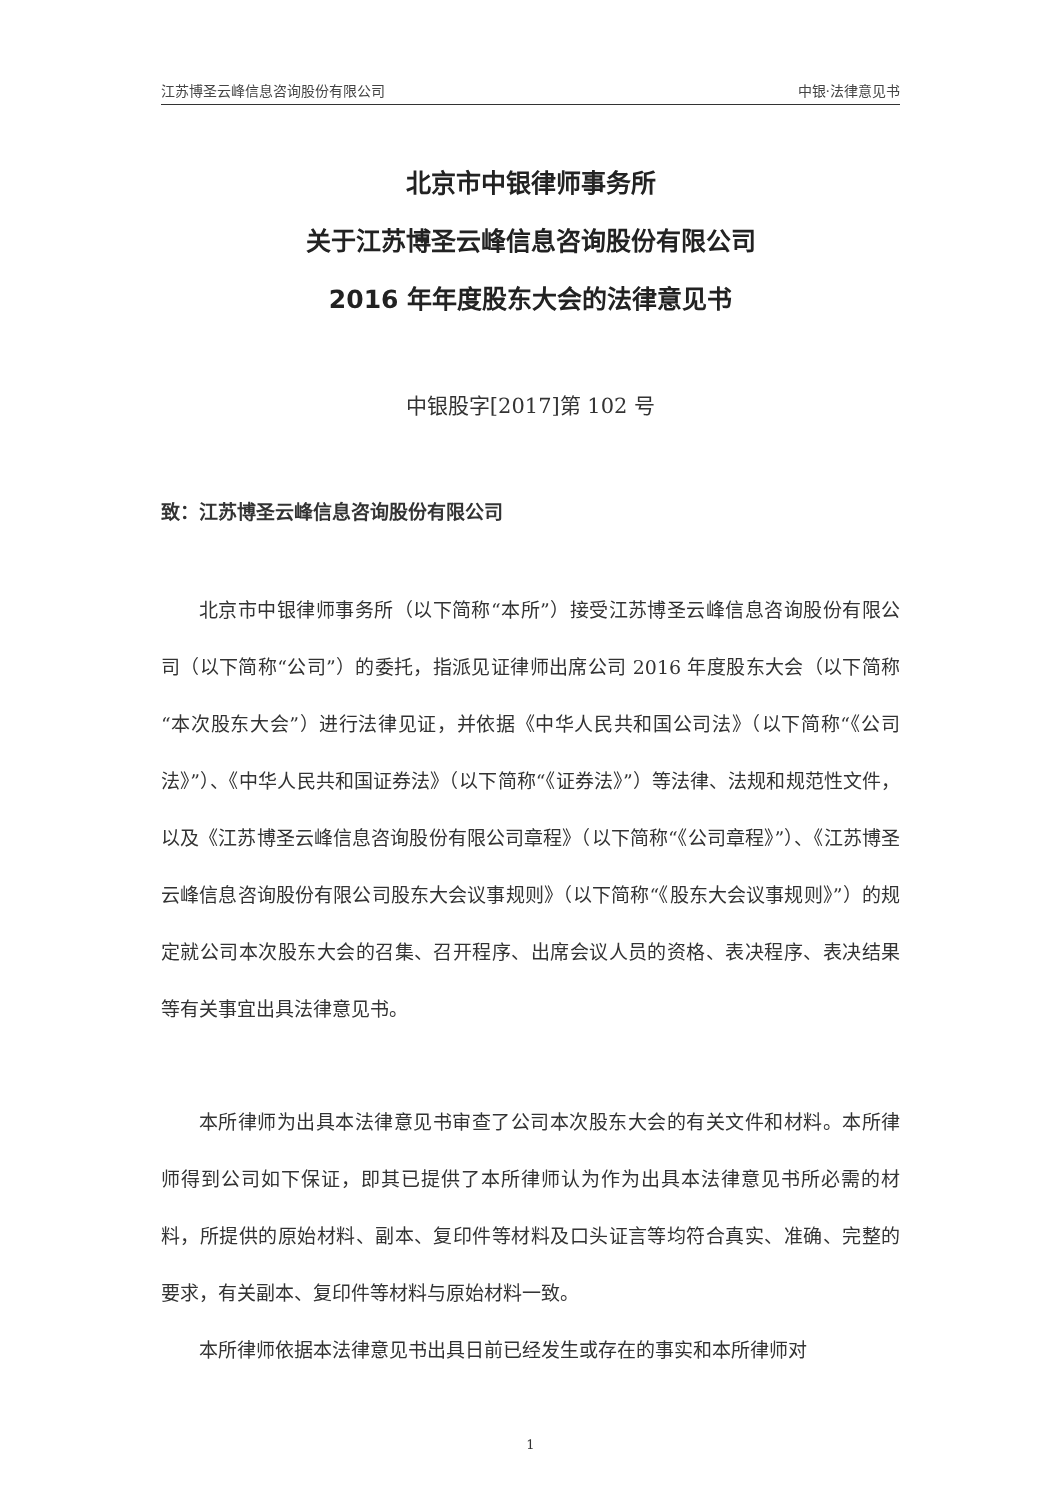江苏博圣云峰信息咨询股份有限公司 中银·法律意见书
北京市中银律师事务所
关于江苏博圣云峰信息咨询股份有限公司
2016 年年度股东大会的法律意见书
中银股字[2017]第 102 号
致：江苏博圣云峰信息咨询股份有限公司
北京市中银律师事务所（以下简称“本所”）接受江苏博圣云峰信息咨询股份有限公司（以下简称“公司”）的委托，指派见证律师出席公司 2016 年度股东大会（以下简称“本次股东大会”）进行法律见证，并依据《中华人民共和国公司法》（以下简称“《公司法》”）、《中华人民共和国证券法》（以下简称“《证券法》”）等法律、法规和规范性文件，以及《江苏博圣云峰信息咨询股份有限公司章程》（以下简称“《公司章程》”）、《江苏博圣云峰信息咨询股份有限公司股东大会议事规则》（以下简称“《股东大会议事规则》”）的规定就公司本次股东大会的召集、召开程序、出席会议人员的资格、表决程序、表决结果等有关事宜出具法律意见书。
本所律师为出具本法律意见书审查了公司本次股东大会的有关文件和材料。本所律师得到公司如下保证，即其已提供了本所律师认为作为出具本法律意见书所必需的材料，所提供的原始材料、副本、复印件等材料及口头证言等均符合真实、准确、完整的要求，有关副本、复印件等材料与原始材料一致。
本所律师依据本法律意见书出具日前已经发生或存在的事实和本所律师对
1